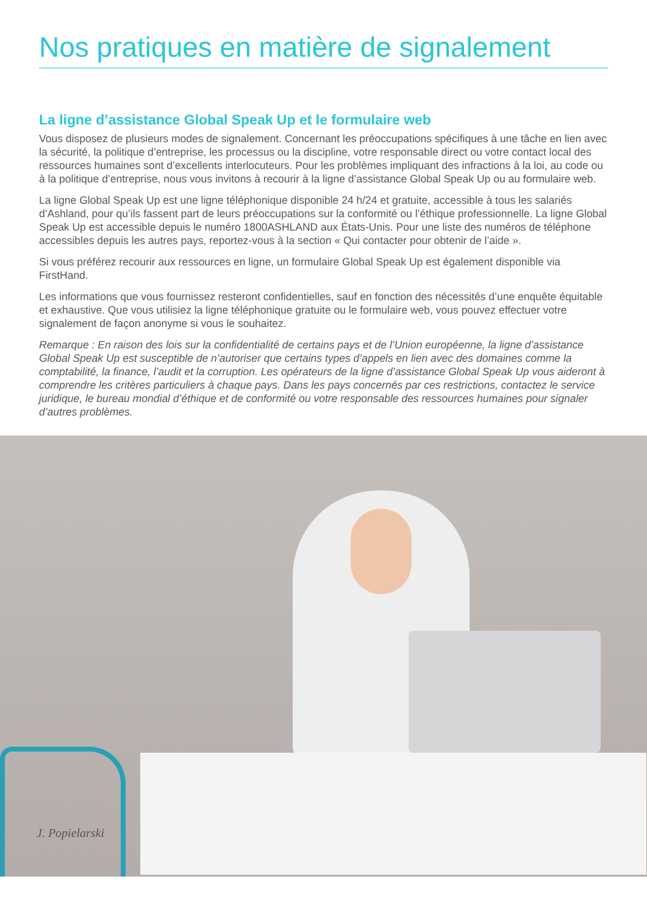Nos pratiques en matière de signalement
La ligne d’assistance Global Speak Up et le formulaire web
Vous disposez de plusieurs modes de signalement. Concernant les préoccupations spécifiques à une tâche en lien avec la sécurité, la politique d’entreprise, les processus ou la discipline, votre responsable direct ou votre contact local des ressources humaines sont d’excellents interlocuteurs. Pour les problèmes impliquant des infractions à la loi, au code ou à la politique d’entreprise, nous vous invitons à recourir à la ligne d’assistance Global Speak Up ou au formulaire web.
La ligne Global Speak Up est une ligne téléphonique disponible 24 h/24 et gratuite, accessible à tous les salariés d’Ashland, pour qu’ils fassent part de leurs préoccupations sur la conformité ou l’éthique professionnelle. La ligne Global Speak Up est accessible depuis le numéro 1800ASHLAND aux États-Unis. Pour une liste des numéros de téléphone accessibles depuis les autres pays, reportez-vous à la section « Qui contacter pour obtenir de l’aide ».
Si vous préférez recourir aux ressources en ligne, un formulaire Global Speak Up est également disponible via FirstHand.
Les informations que vous fournissez resteront confidentielles, sauf en fonction des nécessités d’une enquête équitable et exhaustive. Que vous utilisiez la ligne téléphonique gratuite ou le formulaire web, vous pouvez effectuer votre signalement de façon anonyme si vous le souhaitez.
Remarque : En raison des lois sur la confidentialité de certains pays et de l’Union européenne, la ligne d’assistance Global Speak Up est susceptible de n’autoriser que certains types d’appels en lien avec des domaines comme la comptabilité, la finance, l’audit et la corruption. Les opérateurs de la ligne d’assistance Global Speak Up vous aideront à comprendre les critères particuliers à chaque pays. Dans les pays concernés par ces restrictions, contactez le service juridique, le bureau mondial d’éthique et de conformité ou votre responsable des ressources humaines pour signaler d’autres problèmes.
J. Popielarski